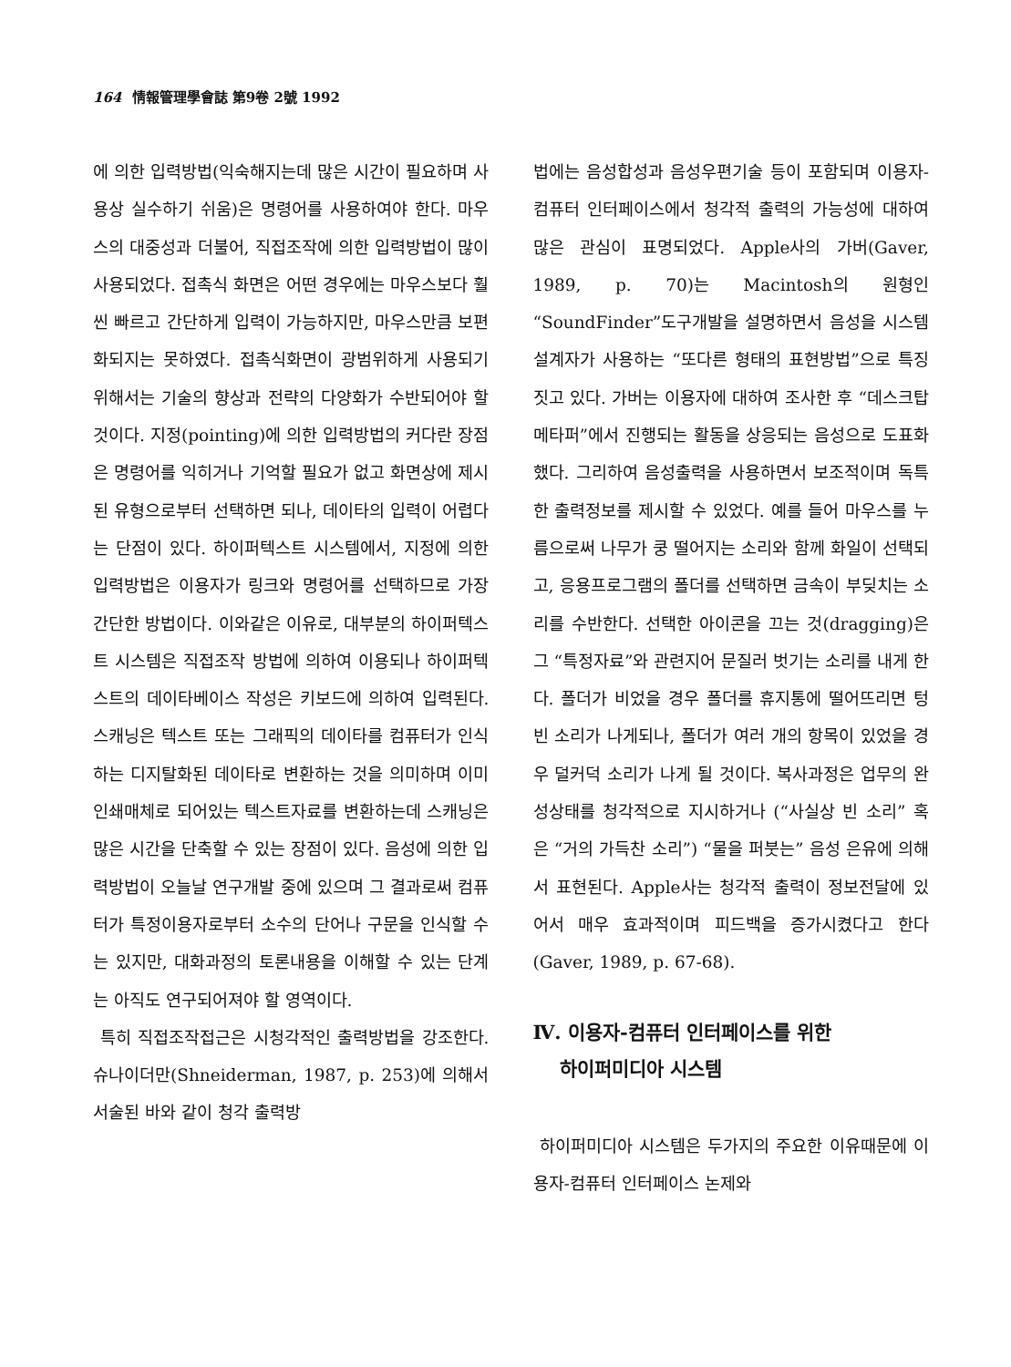164 情報管理學會誌 第9卷 2號 1992
에 의한 입력방법(익숙해지는데 많은 시간이 필요하며 사용상 실수하기 쉬움)은 명령어를 사용하여야 한다. 마우스의 대중성과 더불어, 직접조작에 의한 입력방법이 많이 사용되었다. 접촉식 화면은 어떤 경우에는 마우스보다 훨씬 빠르고 간단하게 입력이 가능하지만, 마우스만큼 보편화되지는 못하였다. 접촉식화면이 광범위하게 사용되기 위해서는 기술의 향상과 전략의 다양화가 수반되어야 할 것이다. 지정(pointing)에 의한 입력방법의 커다란 장점은 명령어를 익히거나 기억할 필요가 없고 화면상에 제시된 유형으로부터 선택하면 되나, 데이타의 입력이 어렵다는 단점이 있다. 하이퍼텍스트 시스템에서, 지정에 의한 입력방법은 이용자가 링크와 명령어를 선택하므로 가장 간단한 방법이다. 이와같은 이유로, 대부분의 하이퍼텍스트 시스템은 직접조작 방법에 의하여 이용되나 하이퍼텍스트의 데이타베이스 작성은 키보드에 의하여 입력된다. 스캐닝은 텍스트 또는 그래픽의 데이타를 컴퓨터가 인식하는 디지탈화된 데이타로 변환하는 것을 의미하며 이미 인쇄매체로 되어있는 텍스트자료를 변환하는데 스캐닝은 많은 시간을 단축할 수 있는 장점이 있다. 음성에 의한 입력방법이 오늘날 연구개발 중에 있으며 그 결과로써 컴퓨터가 특정이용자로부터 소수의 단어나 구문을 인식할 수는 있지만, 대화과정의 토론내용을 이해할 수 있는 단계는 아직도 연구되어져야 할 영역이다.
특히 직접조작접근은 시청각적인 출력방법을 강조한다. 슈나이더만(Shneiderman, 1987, p. 253)에 의해서 서술된 바와 같이 청각 출력방
법에는 음성합성과 음성우편기술 등이 포함되며 이용자-컴퓨터 인터페이스에서 청각적 출력의 가능성에 대하여 많은 관심이 표명되었다. Apple사의 가버(Gaver, 1989, p. 70)는 Macintosh의 원형인 “SoundFinder”도구개발을 설명하면서 음성을 시스템 설계자가 사용하는 “또다른 형태의 표현방법”으로 특징짓고 있다. 가버는 이용자에 대하여 조사한 후 “데스크탑 메타퍼”에서 진행되는 활동을 상응되는 음성으로 도표화했다. 그리하여 음성출력을 사용하면서 보조적이며 독특한 출력정보를 제시할 수 있었다. 예를 들어 마우스를 누름으로써 나무가 쿵 떨어지는 소리와 함께 화일이 선택되고, 응용프로그램의 폴더를 선택하면 금속이 부딪치는 소리를 수반한다. 선택한 아이콘을 끄는 것(dragging)은 그 “특정자료”와 관련지어 문질러 벗기는 소리를 내게 한다. 폴더가 비었을 경우 폴더를 휴지통에 떨어뜨리면 텅빈 소리가 나게되나, 폴더가 여러 개의 항목이 있었을 경우 덜커덕 소리가 나게 될 것이다. 복사과정은 업무의 완성상태를 청각적으로 지시하거나 (“사실상 빈 소리” 혹은 “거의 가득찬 소리”) “물을 퍼붓는” 음성 은유에 의해서 표현된다. Apple사는 청각적 출력이 정보전달에 있어서 매우 효과적이며 피드백을 증가시켰다고 한다(Gaver, 1989, p. 67-68).
Ⅳ. 이용자-컴퓨터 인터페이스를 위한
하이퍼미디아 시스템
하이퍼미디아 시스템은 두가지의 주요한 이유때문에 이용자-컴퓨터 인터페이스 논제와